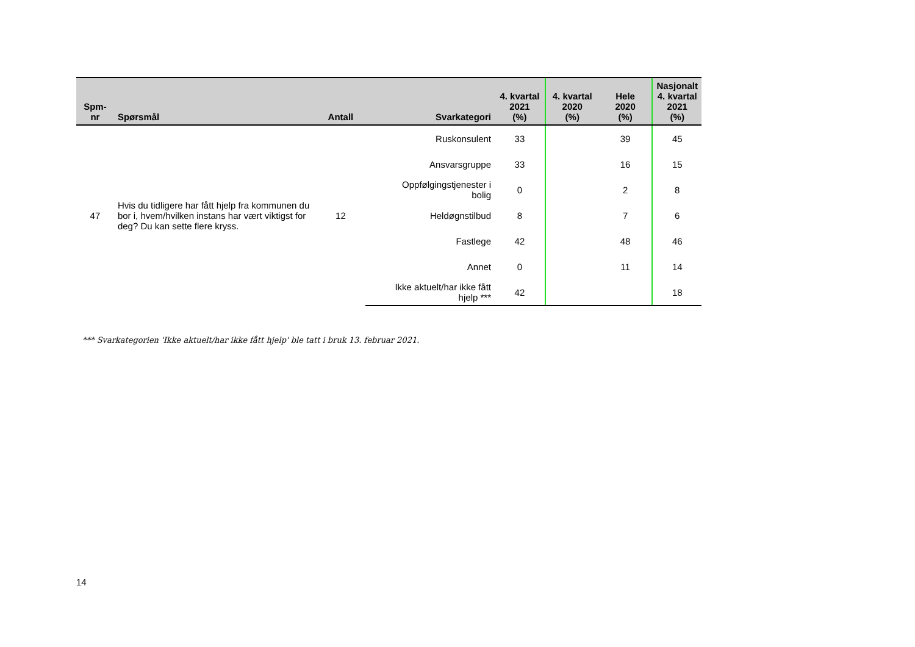| Spm- nr | Spørsmål | Antall | Svarkategori | 4. kvartal 2021 (%) | 4. kvartal 2020 (%) | Hele 2020 (%) | Nasjonalt 4. kvartal 2021 (%) |
| --- | --- | --- | --- | --- | --- | --- | --- |
| 47 | Hvis du tidligere har fått hjelp fra kommunen du bor i, hvem/hvilken instans har vært viktigst for deg? Du kan sette flere kryss. | 12 | Ruskonsulent | 33 | | 39 | 45 |
| | | | Ansvarsgruppe | 33 | | 16 | 15 |
| | | | Oppfølgingstjenester i bolig | 0 | | 2 | 8 |
| | | | Heldøgnstilbud | 8 | | 7 | 6 |
| | | | Fastlege | 42 | | 48 | 46 |
| | | | Annet | 0 | | 11 | 14 |
| | | | Ikke aktuelt/har ikke fått hjelp *** | 42 | | | 18 |
*** Svarkategorien 'Ikke aktuelt/har ikke fått hjelp' ble tatt i bruk 13. februar 2021.
14